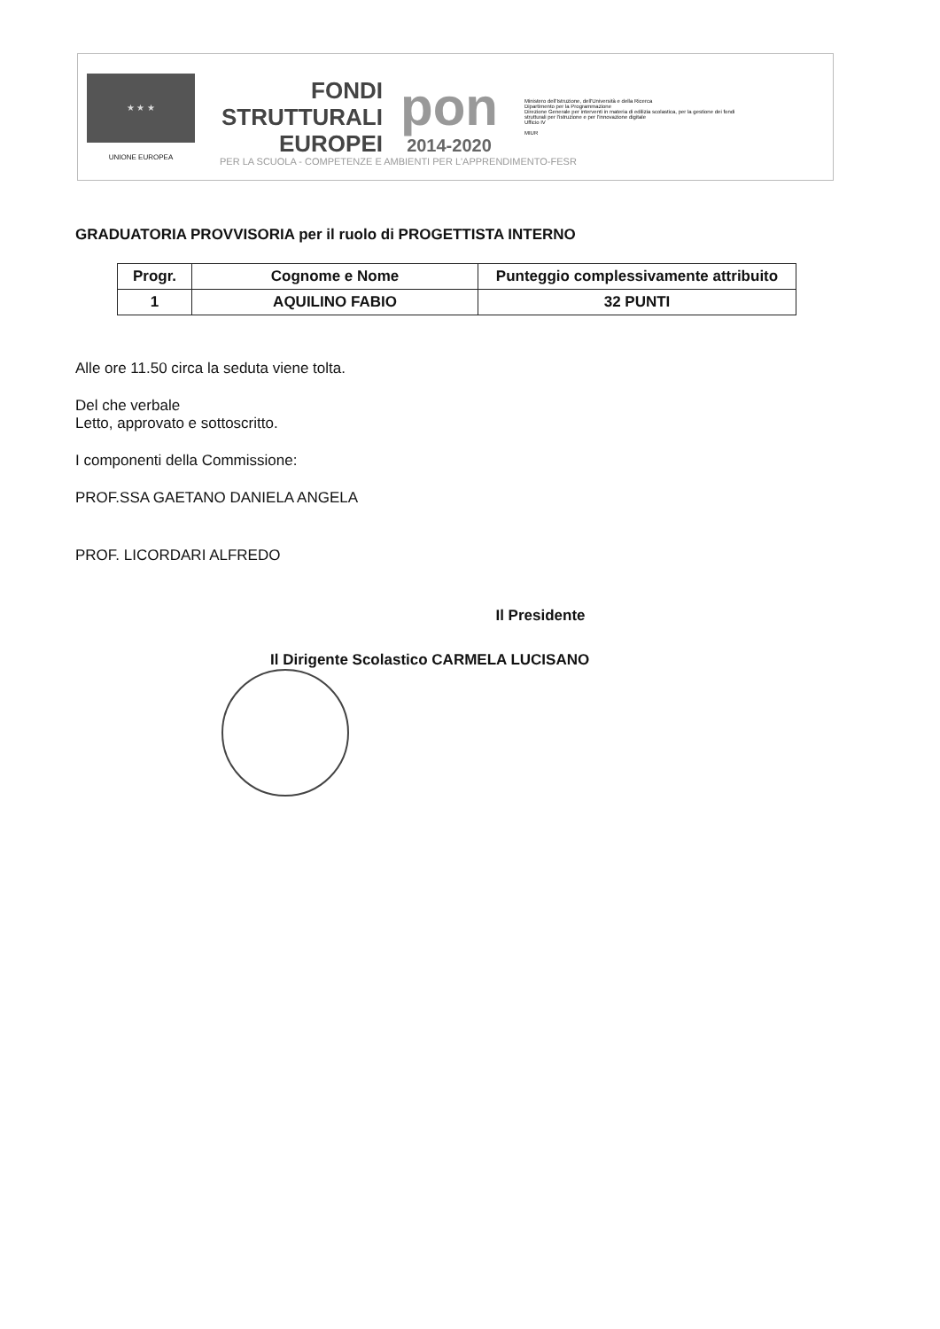★ ★ ★
UNIONE EUROPEA
FONDI
STRUTTURALI
EUROPEI
pon
2014-2020
Ministero dell'Istruzione, dell'Università e della Ricerca
Dipartimento per la Programmazione
Direzione Generale per interventi in materia di edilizia scolastica, per la gestione dei fondi strutturali per l'istruzione e per l'innovazione digitale
Ufficio IV
MIUR
PER LA SCUOLA - COMPETENZE E AMBIENTI PER L'APPRENDIMENTO-FESR
GRADUATORIA PROVVISORIA per il ruolo di PROGETTISTA INTERNO
| Progr. | Cognome e Nome | Punteggio complessivamente attribuito |
| --- | --- | --- |
| 1 | AQUILINO FABIO | 32 PUNTI |
Alle ore 11.50 circa la seduta viene tolta.
Del che verbale
Letto, approvato e sottoscritto.
I componenti della Commissione:
PROF.SSA GAETANO DANIELA ANGELA
PROF. LICORDARI ALFREDO
Il Presidente
Il Dirigente Scolastico CARMELA LUCISANO